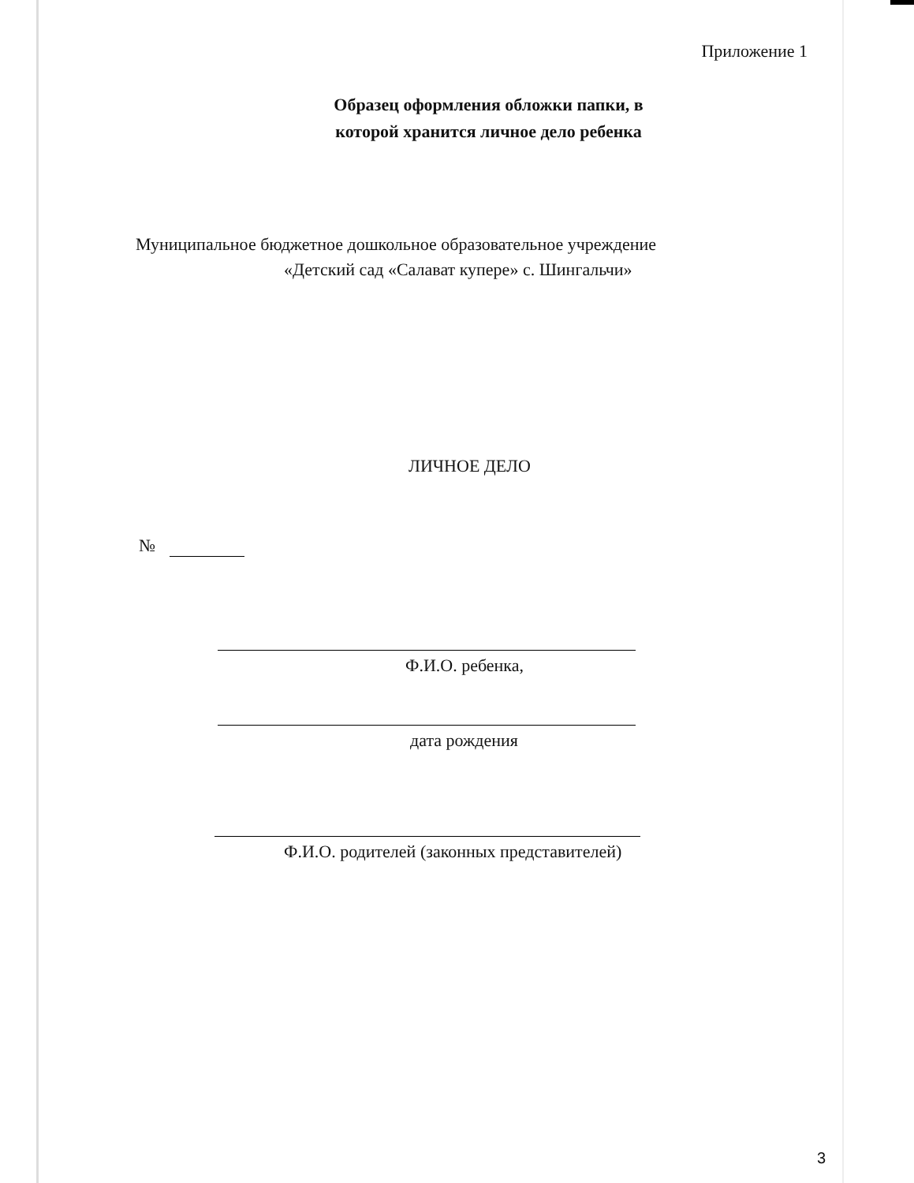Приложение 1
Образец оформления обложки папки, в
которой хранится личное дело ребенка
Муниципальное бюджетное дошкольное образовательное учреждение
«Детский сад «Салават купере» с. Шингальчи»
ЛИЧНОЕ ДЕЛО
№
Ф.И.О. ребенка,
дата рождения
Ф.И.О. родителей (законных представителей)
3